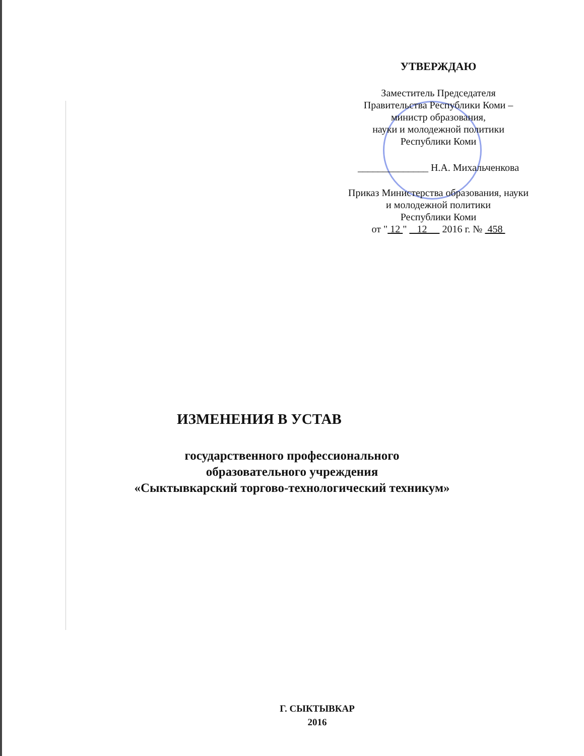УТВЕРЖДАЮ
Заместитель Председателя
Правительства Республики Коми –
министр образования,
науки и молодежной политики
Республики Коми
______________ Н.А. Михальченкова
Приказ Министерства образования, науки
и молодежной политики
Республики Коми
от " 12 " 12 2016 г. № 458
ИЗМЕНЕНИЯ В УСТАВ
государственного профессионального
образовательного учреждения
«Сыктывкарский торгово-технологический техникум»
Г. СЫКТЫВКАР
2016